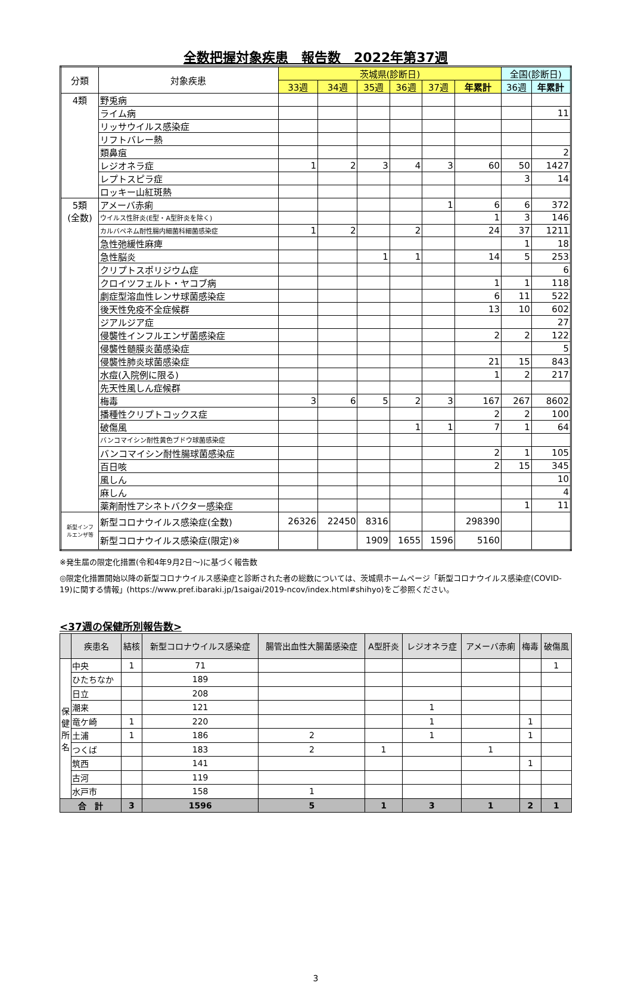全数把握対象疾患　報告数　2022年第37週
| 分類 | 対象疾患 | 茨城県(診断日) | | | | | | 全国(診断日) | |
| --- | --- | --- | --- | --- | --- | --- | --- | --- | --- |
| | | 33週 | 34週 | 35週 | 36週 | 37週 | 年累計 | 36週 | 年累計 |
| 4類 | 野兎病 | | | | | | | | |
| | ライム病 | | | | | | | | 11 |
| | リッサウイルス感染症 | | | | | | | | |
| | リフトバレー熱 | | | | | | | | |
| | 類鼻疽 | | | | | | | | 2 |
| | レジオネラ症 | 1 | 2 | 3 | 4 | 3 | 60 | 50 | 1427 |
| | レプトスピラ症 | | | | | | | 3 | 14 |
| | ロッキー山紅斑熱 | | | | | | | | |
| 5類 (全数) | アメーバ赤痢 | | | | | 1 | 6 | 6 | 372 |
| | ウイルス性肝炎(E型・A型肝炎を除く) | | | | | | 1 | 3 | 146 |
| | カルバペネム耐性腸内細菌科細菌感染症 | 1 | 2 | | 2 | | 24 | 37 | 1211 |
| | 急性弛緩性麻痺 | | | | | | | 1 | 18 |
| | 急性脳炎 | | | 1 | 1 | | 14 | 5 | 253 |
| | クリプトスポリジウム症 | | | | | | | | 6 |
| | クロイツフェルト・ヤコブ病 | | | | | | 1 | 1 | 118 |
| | 劇症型溶血性レンサ球菌感染症 | | | | | | 6 | 11 | 522 |
| | 後天性免疫不全症候群 | | | | | | 13 | 10 | 602 |
| | ジアルジア症 | | | | | | | | 27 |
| | 侵襲性インフルエンザ菌感染症 | | | | | | 2 | 2 | 122 |
| | 侵襲性髄膜炎菌感染症 | | | | | | | | 5 |
| | 侵襲性肺炎球菌感染症 | | | | | | 21 | 15 | 843 |
| | 水痘(入院例に限る) | | | | | | 1 | 2 | 217 |
| | 先天性風しん症候群 | | | | | | | | |
| | 梅毒 | 3 | 6 | 5 | 2 | 3 | 167 | 267 | 8602 |
| | 播種性クリプトコックス症 | | | | | | 2 | 2 | 100 |
| | 破傷風 | | | | 1 | 1 | 7 | 1 | 64 |
| | バンコマイシン耐性黄色ブドウ球菌感染症 | | | | | | | | |
| | バンコマイシン耐性腸球菌感染症 | | | | | | 2 | 1 | 105 |
| | 百日咳 | | | | | | 2 | 15 | 345 |
| | 風しん | | | | | | | | 10 |
| | 麻しん | | | | | | | | 4 |
| | 薬剤耐性アシネトバクター感染症 | | | | | | | 1 | 11 |
| 新型インフ ルエンザ等 | 新型コロナウイルス感染症(全数) | 26326 | 22450 | 8316 | | | 298390 | | |
| | 新型コロナウイルス感染症(限定)※ | | | 1909 | 1655 | 1596 | 5160 | | |
※発生届の限定化措置(令和4年9月2日～)に基づく報告数
◎限定化措置開始以降の新型コロナウイルス感染症と診断された者の総数については、茨城県ホームページ「新型コロナウイルス感染症(COVID-19)に関する情報」(https://www.pref.ibaraki.jp/1saigai/2019-ncov/index.html#shihyo)をご参照ください。
<37週の保健所別報告数>
| | 疾患名 | 結核 | 新型コロナウイルス感染症 | 腸管出血性大腸菌感染症 | A型肝炎 | レジオネラ症 | アメーバ赤痢 | 梅毒 | 破傷風 |
| --- | --- | --- | --- | --- | --- | --- | --- | --- | --- |
| 保 健 所 名 | 中央 | 1 | 71 | | | | | | 1 |
| | ひたちなか | | 189 | | | | | | |
| | 日立 | | 208 | | | | | | |
| | 潮来 | | 121 | | | 1 | | | |
| | 竜ケ崎 | 1 | 220 | | | 1 | | 1 | |
| | 土浦 | 1 | 186 | 2 | | 1 | | 1 | |
| | つくば | | 183 | 2 | 1 | | 1 | | |
| | 筑西 | | 141 | | | | | 1 | |
| | 古河 | | 119 | | | | | | |
| | 水戸市 | | 158 | 1 | | | | | |
| 合 計 | | 3 | 1596 | 5 | 1 | 3 | 1 | 2 | 1 |
3